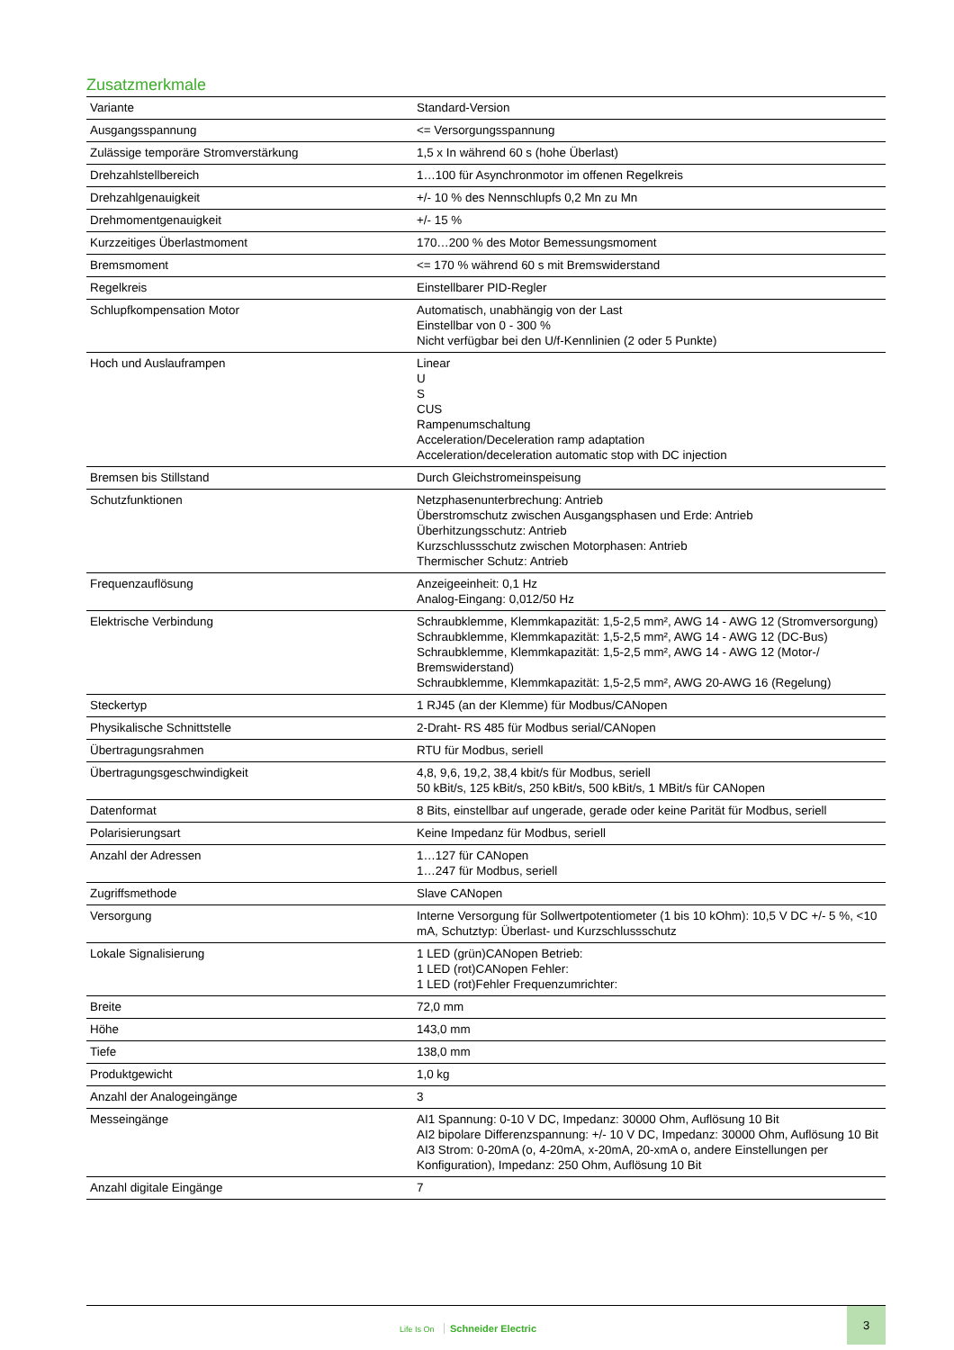Zusatzmerkmale
| Variante | Standard-Version |
| Ausgangsspannung | <= Versorgungsspannung |
| Zulässige temporäre Stromverstärkung | 1,5 x In während 60 s (hohe Überlast) |
| Drehzahlstellbereich | 1…100 für Asynchronmotor im offenen Regelkreis |
| Drehzahlgenauigkeit | +/- 10 % des Nennschlupfs 0,2 Mn zu Mn |
| Drehmomentgenauigkeit | +/- 15 % |
| Kurzzeitiges Überlastmoment | 170…200 % des Motor Bemessungsmoment |
| Bremsmoment | <= 170 % während 60 s mit Bremswiderstand |
| Regelkreis | Einstellbarer PID-Regler |
| Schlupfkompensation Motor | Automatisch, unabhängig von der Last Einstellbar von 0 - 300 % Nicht verfügbar bei den U/f-Kennlinien (2 oder 5 Punkte) |
| Hoch und Auslauframpen | Linear U S CUS Rampenumschaltung Acceleration/Deceleration ramp adaptation Acceleration/deceleration automatic stop with DC injection |
| Bremsen bis Stillstand | Durch Gleichstromeinspeisung |
| Schutzfunktionen | Netzphasenunterbrechung: Antrieb Überstromschutz zwischen Ausgangsphasen und Erde: Antrieb Überhitzungsschutz: Antrieb Kurzschlussschutz zwischen Motorphasen: Antrieb Thermischer Schutz: Antrieb |
| Frequenzauflösung | Anzeigeeinheit: 0,1 Hz Analog-Eingang: 0,012/50 Hz |
| Elektrische Verbindung | Schraubklemme, Klemmkapazität: 1,5-2,5 mm², AWG 14 - AWG 12 (Stromversorgung) Schraubklemme, Klemmkapazität: 1,5-2,5 mm², AWG 14 - AWG 12 (DC-Bus) Schraubklemme, Klemmkapazität: 1,5-2,5 mm², AWG 14 - AWG 12 (Motor-/ Bremswiderstand) Schraubklemme, Klemmkapazität: 1,5-2,5 mm², AWG 20-AWG 16 (Regelung) |
| Steckertyp | 1 RJ45 (an der Klemme) für Modbus/CANopen |
| Physikalische Schnittstelle | 2-Draht- RS 485 für Modbus serial/CANopen |
| Übertragungsrahmen | RTU für Modbus, seriell |
| Übertragungsgeschwindigkeit | 4,8, 9,6, 19,2, 38,4 kbit/s für Modbus, seriell 50 kBit/s, 125 kBit/s, 250 kBit/s, 500 kBit/s, 1 MBit/s für CANopen |
| Datenformat | 8 Bits, einstellbar auf ungerade, gerade oder keine Parität für Modbus, seriell |
| Polarisierungsart | Keine Impedanz für Modbus, seriell |
| Anzahl der Adressen | 1…127 für CANopen 1…247 für Modbus, seriell |
| Zugriffsmethode | Slave CANopen |
| Versorgung | Interne Versorgung für Sollwertpotentiometer (1 bis 10 kOhm): 10,5 V DC +/- 5 %, <10 mA, Schutztyp: Überlast- und Kurzschlussschutz |
| Lokale Signalisierung | 1 LED (grün)CANopen Betrieb: 1 LED (rot)CANopen Fehler: 1 LED (rot)Fehler Frequenzumrichter: |
| Breite | 72,0 mm |
| Höhe | 143,0 mm |
| Tiefe | 138,0 mm |
| Produktgewicht | 1,0 kg |
| Anzahl der Analogeingänge | 3 |
| Messeingänge | AI1 Spannung: 0-10 V DC, Impedanz: 30000 Ohm, Auflösung 10 Bit AI2 bipolare Differenzspannung: +/- 10 V DC, Impedanz: 30000 Ohm, Auflösung 10 Bit AI3 Strom: 0-20mA (o, 4-20mA, x-20mA, 20-xmA o, andere Einstellungen per Konfiguration), Impedanz: 250 Ohm, Auflösung 10 Bit |
| Anzahl digitale Eingänge | 7 |
Life Is On Schneider Electric
3